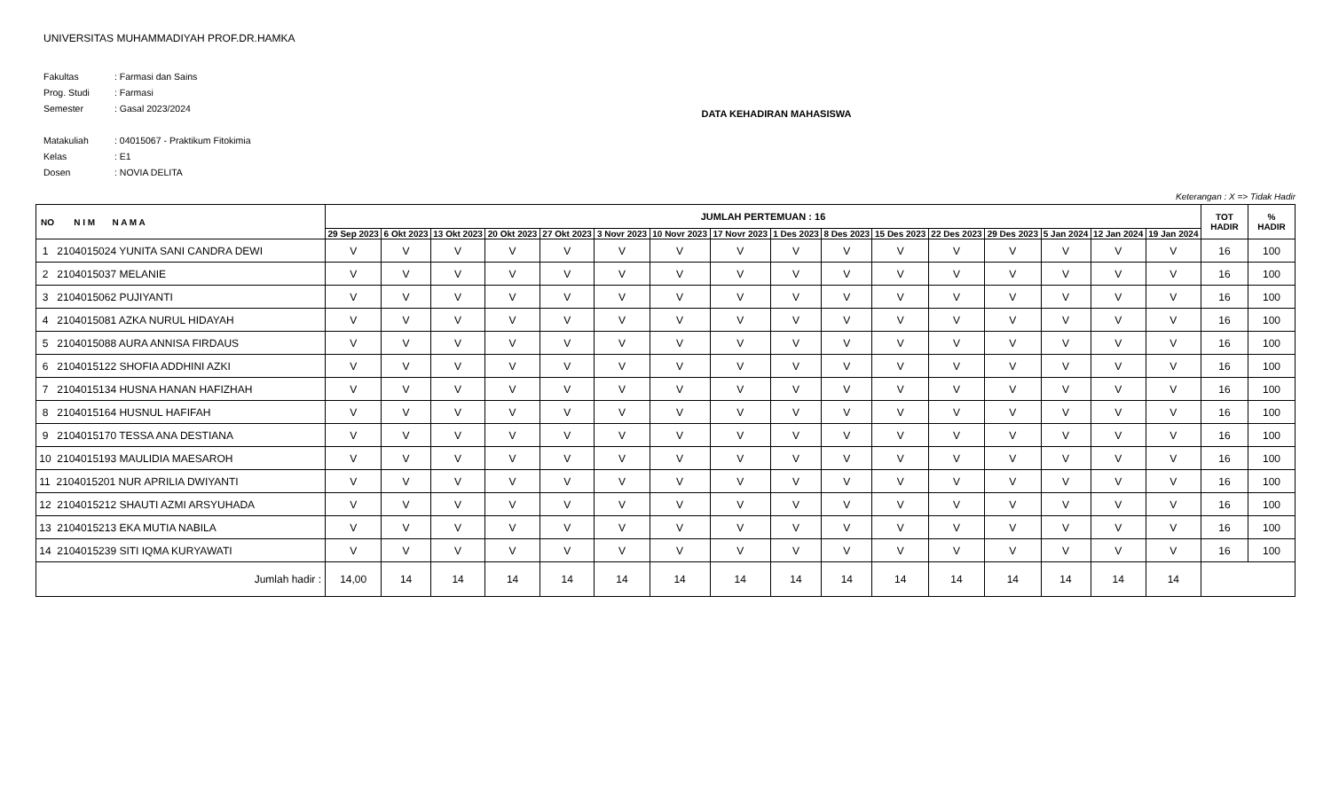UNIVERSITAS MUHAMMADIYAH PROF.DR.HAMKA
Fakultas: Farmasi dan Sains
Prog. Studi: Farmasi
Semester: Gasal 2023/2024
DATA KEHADIRAN MAHASISWA
Matakuliah: 04015067 - Praktikum Fitokimia
Kelas: E1
Dosen: NOVIA DELITA
Keterangan : X => Tidak Hadir
| NO N I M N A M A | JUMLAH PERTEMUAN : 16 | | | | | | | | | | | | | | | | TOT HADIR | % HADIR |
| --- | --- | --- | --- | --- | --- | --- | --- | --- | --- | --- | --- | --- | --- | --- | --- | --- | --- | --- |
| | 29 Sep 2023 | 6 Okt 2023 | 13 Okt 2023 | 20 Okt 2023 | 27 Okt 2023 | 3 Novr 2023 | 10 Novr 2023 | 17 Novr 2023 | 1 Des 2023 | 8 Des 2023 | 15 Des 2023 | 22 Des 2023 | 29 Des 2023 | 5 Jan 2024 | 12 Jan 2024 | 19 Jan 2024 | | |
| 1 2104015024 YUNITA SANI CANDRA DEWI | V | V | V | V | V | V | V | V | V | V | V | V | V | V | V | V | 16 | 100 |
| 2 2104015037 MELANIE | V | V | V | V | V | V | V | V | V | V | V | V | V | V | V | V | 16 | 100 |
| 3 2104015062 PUJIYANTI | V | V | V | V | V | V | V | V | V | V | V | V | V | V | V | V | 16 | 100 |
| 4 2104015081 AZKA NURUL HIDAYAH | V | V | V | V | V | V | V | V | V | V | V | V | V | V | V | V | 16 | 100 |
| 5 2104015088 AURA ANNISA FIRDAUS | V | V | V | V | V | V | V | V | V | V | V | V | V | V | V | V | 16 | 100 |
| 6 2104015122 SHOFIA ADDHINI AZKI | V | V | V | V | V | V | V | V | V | V | V | V | V | V | V | V | 16 | 100 |
| 7 2104015134 HUSNA HANAN HAFIZHAH | V | V | V | V | V | V | V | V | V | V | V | V | V | V | V | V | 16 | 100 |
| 8 2104015164 HUSNUL HAFIFAH | V | V | V | V | V | V | V | V | V | V | V | V | V | V | V | V | 16 | 100 |
| 9 2104015170 TESSA ANA DESTIANA | V | V | V | V | V | V | V | V | V | V | V | V | V | V | V | V | 16 | 100 |
| 10 2104015193 MAULIDIA MAESAROH | V | V | V | V | V | V | V | V | V | V | V | V | V | V | V | V | 16 | 100 |
| 11 2104015201 NUR APRILIA DWIYANTI | V | V | V | V | V | V | V | V | V | V | V | V | V | V | V | V | 16 | 100 |
| 12 2104015212 SHAUTI AZMI ARSYUHADA | V | V | V | V | V | V | V | V | V | V | V | V | V | V | V | V | 16 | 100 |
| 13 2104015213 EKA MUTIA NABILA | V | V | V | V | V | V | V | V | V | V | V | V | V | V | V | V | 16 | 100 |
| 14 2104015239 SITI IQMA KURYAWATI | V | V | V | V | V | V | V | V | V | V | V | V | V | V | V | V | 16 | 100 |
| Jumlah hadir : | 14,00 | 14 | 14 | 14 | 14 | 14 | 14 | 14 | 14 | 14 | 14 | 14 | 14 | 14 | 14 | 14 | | |